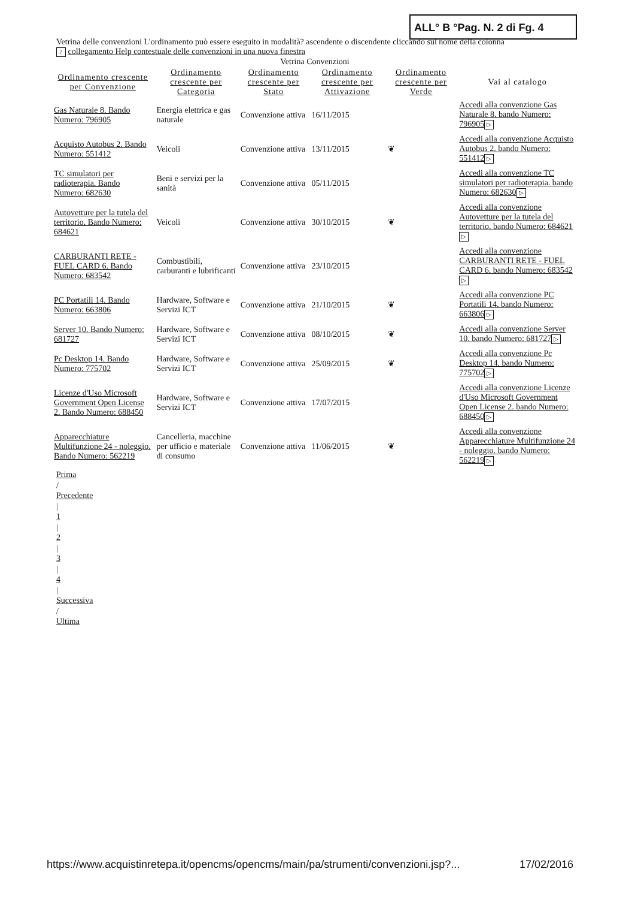ALL° B °Pag. N. 2 di Fg. 4
Vetrina delle convenzioni L'ordinamento può essere eseguito in modalità? ascendente o discendente cliccando sul nome della colonna
? collegamento Help contestuale delle convenzioni in una nuova finestra
Vetrina Convenzioni
| Ordinamento crescente per Convenzione | Ordinamento crescente per Categoria | Ordinamento crescente per Stato | Ordinamento crescente per Attivazione | Ordinamento crescente per Verde | Vai al catalogo |
| --- | --- | --- | --- | --- | --- |
| Gas Naturale 8. Bando Numero: 796905 | Energia elettrica e gas naturale | Convenzione attiva | 16/11/2015 | | Accedi alla convenzione Gas Naturale 8. bando Numero: 796905 ▷ |
| Acquisto Autobus 2. Bando Numero: 551412 | Veicoli | Convenzione attiva | 13/11/2015 | ❦ | Accedi alla convenzione Acquisto Autobus 2. bando Numero: 551412 ▷ |
| TC simulatori per radioterapia. Bando Numero: 682630 | Beni e servizi per la sanità | Convenzione attiva | 05/11/2015 | | Accedi alla convenzione TC simulatori per radioterapia. bando Numero: 682630 ▷ |
| Autovetture per la tutela del territorio. Bando Numero: 684621 | Veicoli | Convenzione attiva | 30/10/2015 | ❦ | Accedi alla convenzione Autovetture per la tutela del territorio. bando Numero: 684621 ▷ |
| CARBURANTI RETE - FUEL CARD 6. Bando Numero: 683542 | Combustibili, carburanti e lubrificanti | Convenzione attiva | 23/10/2015 | | Accedi alla convenzione CARBURANTI RETE - FUEL CARD 6. bando Numero: 683542 ▷ |
| PC Portatili 14. Bando Numero: 663806 | Hardware, Software e Servizi ICT | Convenzione attiva | 21/10/2015 | ❦ | Accedi alla convenzione PC Portatili 14. bando Numero: 663806 ▷ |
| Server 10. Bando Numero: 681727 | Hardware, Software e Servizi ICT | Convenzione attiva | 08/10/2015 | ❦ | Accedi alla convenzione Server 10. bando Numero: 681727 ▷ |
| Pc Desktop 14. Bando Numero: 775702 | Hardware, Software e Servizi ICT | Convenzione attiva | 25/09/2015 | ❦ | Accedi alla convenzione Pc Desktop 14. bando Numero: 775702 ▷ |
| Licenze d'Uso Microsoft Government Open License 2. Bando Numero: 688450 | Hardware, Software e Servizi ICT | Convenzione attiva | 17/07/2015 | | Accedi alla convenzione Licenze d'Uso Microsoft Government Open License 2. bando Numero: 688450 ▷ |
| Apparecchiature Multifunzione 24 - noleggio. Bando Numero: 562219 | Cancelleria, macchine per ufficio e materiale di consumo | Convenzione attiva | 11/06/2015 | ❦ | Accedi alla convenzione Apparecchiature Multifunzione 24 - noleggio. bando Numero: 562219 ▷ |
Prima
/
Precedente
|
1
|
2
|
3
|
4
|
Successiva
/
Ultima
https://www.acquistinretepa.it/opencms/opencms/main/pa/strumenti/convenzioni.jsp?... 17/02/2016